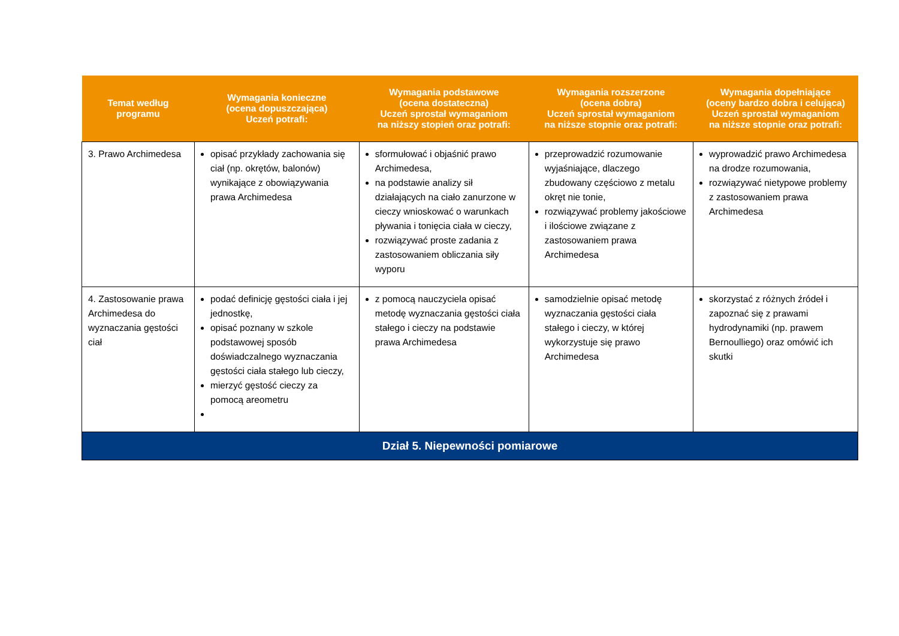| Temat według programu | Wymagania konieczne (ocena dopuszczająca) Uczeń potrafi: | Wymagania podstawowe (ocena dostateczna) Uczeń sprostał wymaganiom na niższy stopień oraz potrafi: | Wymagania rozszerzone (ocena dobra) Uczeń sprostał wymaganiom na niższe stopnie oraz potrafi: | Wymagania dopełniające (oceny bardzo dobra i celująca) Uczeń sprostał wymaganiom na niższe stopnie oraz potrafi: |
| --- | --- | --- | --- | --- |
| 3. Prawo Archimedesa | opisać przykłady zachowania się ciał (np. okrętów, balonów) wynikające z obowiązywania prawa Archimedesa | sformułować i objaśnić prawo Archimedesa, na podstawie analizy sił działających na ciało zanurzone w cieczy wnioskować o warunkach pływania i tonięcia ciała w cieczy, rozwiązywać proste zadania z zastosowaniem obliczania siły wyporu | przeprowadzić rozumowanie wyjaśniające, dlaczego zbudowany częściowo z metalu okręt nie tonie, rozwiązywać problemy jakościowe i ilościowe związane z zastosowaniem prawa Archimedesa | wyprowadzić prawo Archimedesa na drodze rozumowania, rozwiązywać nietypowe problemy z zastosowaniem prawa Archimedesa |
| 4. Zastosowanie prawa Archimedesa do wyznaczania gęstości ciał | podać definicję gęstości ciała i jej jednostkę, opisać poznany w szkole podstawowej sposób doświadczalnego wyznaczania gęstości ciała stałego lub cieczy, mierzyć gęstość cieczy za pomocą areometru | z pomocą nauczyciela opisać metodę wyznaczania gęstości ciała stałego i cieczy na podstawie prawa Archimedesa | samodzielnie opisać metodę wyznaczania gęstości ciała stałego i cieczy, w której wykorzystuje się prawo Archimedesa | skorzystać z różnych źródeł i zapoznać się z prawami hydrodynamiki (np. prawem Bernoulliego) oraz omówić ich skutki |
| Dział 5. Niepewności pomiarowe | | | | |